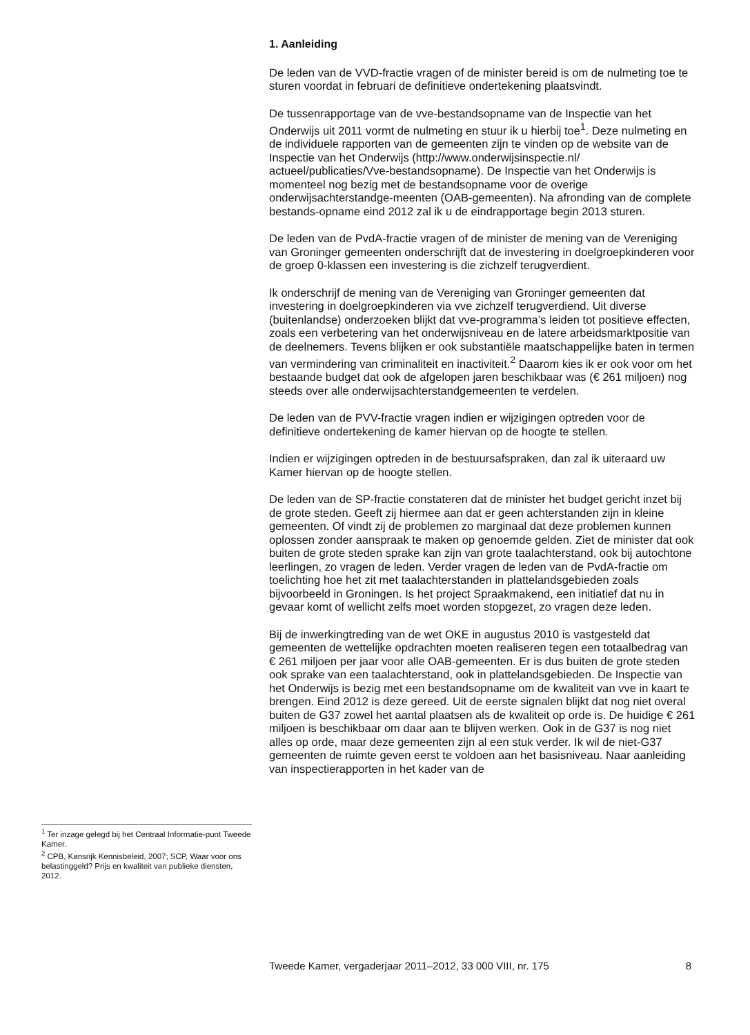1. Aanleiding
De leden van de VVD-fractie vragen of de minister bereid is om de nulmeting toe te sturen voordat in februari de definitieve ondertekening plaatsvindt.
De tussenrapportage van de vve-bestandsopname van de Inspectie van het Onderwijs uit 2011 vormt de nulmeting en stuur ik u hierbij toe<sup>1</sup>. Deze nulmeting en de individuele rapporten van de gemeenten zijn te vinden op de website van de Inspectie van het Onderwijs (http://www.onderwijsinspectie.nl/ actueel/publicaties/Vve-bestandsopname). De Inspectie van het Onderwijs is momenteel nog bezig met de bestandsopname voor de overige onderwijsachterstandge-meenten (OAB-gemeenten). Na afronding van de complete bestands-opname eind 2012 zal ik u de eindrapportage begin 2013 sturen.
De leden van de PvdA-fractie vragen of de minister de mening van de Vereniging van Groninger gemeenten onderschrijft dat de investering in doelgroepkinderen voor de groep 0-klassen een investering is die zichzelf terugverdient.
Ik onderschrijf de mening van de Vereniging van Groninger gemeenten dat investering in doelgroepkinderen via vve zichzelf terugverdiend. Uit diverse (buitenlandse) onderzoeken blijkt dat vve-programma’s leiden tot positieve effecten, zoals een verbetering van het onderwijsniveau en de latere arbeidsmarktpositie van de deelnemers. Tevens blijken er ook substantiële maatschappelijke baten in termen van vermindering van criminaliteit en inactiviteit.<sup>2</sup> Daarom kies ik er ook voor om het bestaande budget dat ook de afgelopen jaren beschikbaar was (€ 261 miljoen) nog steeds over alle onderwijsachterstandgemeenten te verdelen.
De leden van de PVV-fractie vragen indien er wijzigingen optreden voor de definitieve ondertekening de kamer hiervan op de hoogte te stellen.
Indien er wijzigingen optreden in de bestuursafspraken, dan zal ik uiteraard uw Kamer hiervan op de hoogte stellen.
De leden van de SP-fractie constateren dat de minister het budget gericht inzet bij de grote steden. Geeft zij hiermee aan dat er geen achterstanden zijn in kleine gemeenten. Of vindt zij de problemen zo marginaal dat deze problemen kunnen oplossen zonder aanspraak te maken op genoemde gelden. Ziet de minister dat ook buiten de grote steden sprake kan zijn van grote taalachterstand, ook bij autochtone leerlingen, zo vragen de leden. Verder vragen de leden van de PvdA-fractie om toelichting hoe het zit met taalachterstanden in plattelandsgebieden zoals bijvoorbeeld in Groningen. Is het project Spraakmakend, een initiatief dat nu in gevaar komt of wellicht zelfs moet worden stopgezet, zo vragen deze leden.
Bij de inwerkingtreding van de wet OKE in augustus 2010 is vastgesteld dat gemeenten de wettelijke opdrachten moeten realiseren tegen een totaalbedrag van € 261 miljoen per jaar voor alle OAB-gemeenten. Er is dus buiten de grote steden ook sprake van een taalachterstand, ook in plattelandsgebieden. De Inspectie van het Onderwijs is bezig met een bestandsopname om de kwaliteit van vve in kaart te brengen. Eind 2012 is deze gereed. Uit de eerste signalen blijkt dat nog niet overal buiten de G37 zowel het aantal plaatsen als de kwaliteit op orde is. De huidige € 261 miljoen is beschikbaar om daar aan te blijven werken. Ook in de G37 is nog niet alles op orde, maar deze gemeenten zijn al een stuk verder. Ik wil de niet-G37 gemeenten de ruimte geven eerst te voldoen aan het basisniveau. Naar aanleiding van inspectierapporten in het kader van de
<sup>1</sup> Ter inzage gelegd bij het Centraal Informatie-punt Tweede Kamer.
<sup>2</sup> CPB, Kansrijk Kennisbeleid, 2007; SCP, Waar voor ons belastinggeld? Prijs en kwaliteit van publieke diensten, 2012.
Tweede Kamer, vergaderjaar 2011–2012, 33 000 VIII, nr. 175 8